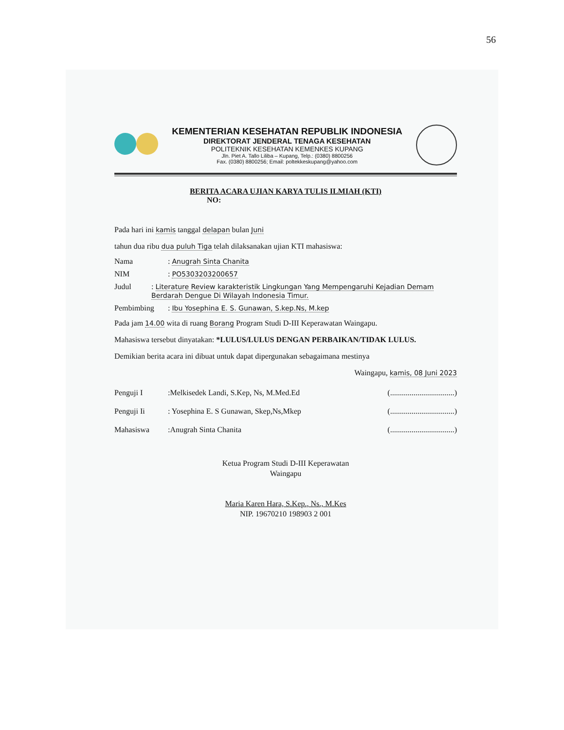56
KEMENTERIAN KESEHATAN REPUBLIK INDONESIA
DIREKTORAT JENDERAL TENAGA KESEHATAN
POLITEKNIK KESEHATAN KEMENKES KUPANG
Jln. Piet A. Tallo Liliba – Kupang, Telp.: (0380) 8800256
Fax. (0380) 8800256; Email: poltekkeskupang@yahoo.com
BERITA ACARA UJIAN KARYA TULIS ILMIAH (KTI)
NO:
Pada hari ini kamis tanggal delapan bulan Juni
tahun dua ribu dua puluh Tiga telah dilaksanakan ujian KTI mahasiswa:
Nama: Anugrah Sinta Chanita
NIM: PO5303203200657
Judul: Literature Review karakteristik Lingkungan Yang Mempengaruhi Kejadian Demam Berdarah Dengue Di Wilayah Indonesia Timur.
Pembimbing: Ibu Yosephina E. S. Gunawan, S.kep.Ns, M.kep
Pada jam 14.00 wita di ruang Borang Program Studi D-III Keperawatan Waingapu.
Mahasiswa tersebut dinyatakan: *LULUS/LULUS DENGAN PERBAIKAN/TIDAK LULUS.
Demikian berita acara ini dibuat untuk dapat dipergunakan sebagaimana mestinya
Waingapu, kamis, 08 Juni 2023
Penguji I:Melkisedek Landi, S.Kep, Ns, M.Med.Ed (.................................)
Penguji Ii: Yosephina E. S Gunawan, Skep,Ns,Mkep (.................................)
Mahasiswa:Anugrah Sinta Chanita (.................................)
Ketua Program Studi D-III Keperawatan
Waingapu
Maria Karen Hara, S.Kep., Ns., M.Kes
NIP. 19670210 198903 2 001